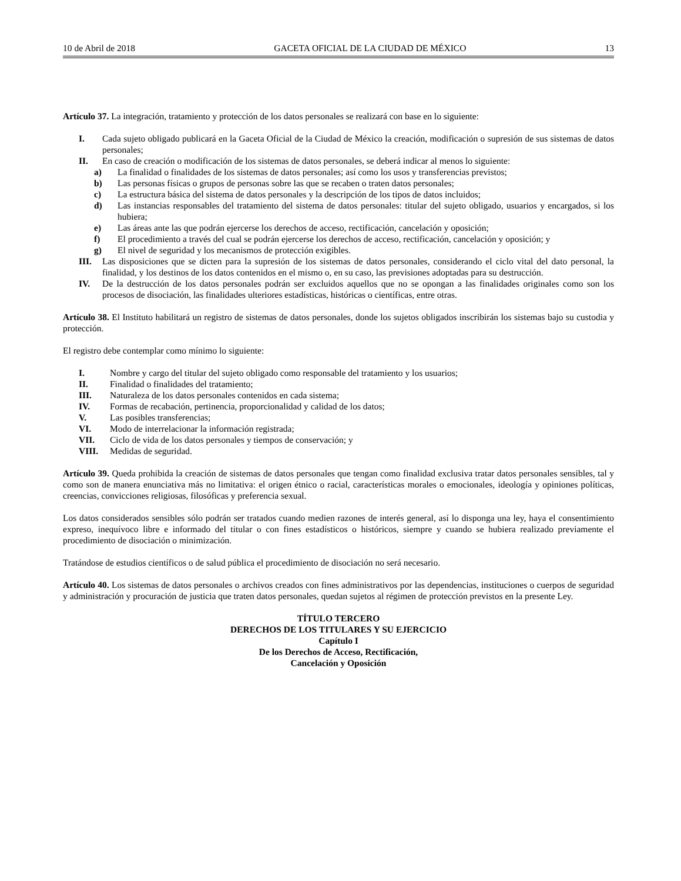10 de Abril de 2018 GACETA OFICIAL DE LA CIUDAD DE MÉXICO 13
Artículo 37. La integración, tratamiento y protección de los datos personales se realizará con base en lo siguiente:
I. Cada sujeto obligado publicará en la Gaceta Oficial de la Ciudad de México la creación, modificación o supresión de sus sistemas de datos personales;
II. En caso de creación o modificación de los sistemas de datos personales, se deberá indicar al menos lo siguiente:
a) La finalidad o finalidades de los sistemas de datos personales; así como los usos y transferencias previstos;
b) Las personas físicas o grupos de personas sobre las que se recaben o traten datos personales;
c) La estructura básica del sistema de datos personales y la descripción de los tipos de datos incluidos;
d) Las instancias responsables del tratamiento del sistema de datos personales: titular del sujeto obligado, usuarios y encargados, si los hubiera;
e) Las áreas ante las que podrán ejercerse los derechos de acceso, rectificación, cancelación y oposición;
f) El procedimiento a través del cual se podrán ejercerse los derechos de acceso, rectificación, cancelación y oposición; y
g) El nivel de seguridad y los mecanismos de protección exigibles.
III. Las disposiciones que se dicten para la supresión de los sistemas de datos personales, considerando el ciclo vital del dato personal, la finalidad, y los destinos de los datos contenidos en el mismo o, en su caso, las previsiones adoptadas para su destrucción.
IV. De la destrucción de los datos personales podrán ser excluidos aquellos que no se opongan a las finalidades originales como son los procesos de disociación, las finalidades ulteriores estadísticas, históricas o científicas, entre otras.
Artículo 38. El Instituto habilitará un registro de sistemas de datos personales, donde los sujetos obligados inscribirán los sistemas bajo su custodia y protección.
El registro debe contemplar como mínimo lo siguiente:
I. Nombre y cargo del titular del sujeto obligado como responsable del tratamiento y los usuarios;
II. Finalidad o finalidades del tratamiento;
III. Naturaleza de los datos personales contenidos en cada sistema;
IV. Formas de recabación, pertinencia, proporcionalidad y calidad de los datos;
V. Las posibles transferencias;
VI. Modo de interrelacionar la información registrada;
VII. Ciclo de vida de los datos personales y tiempos de conservación; y
VIII. Medidas de seguridad.
Artículo 39. Queda prohibida la creación de sistemas de datos personales que tengan como finalidad exclusiva tratar datos personales sensibles, tal y como son de manera enunciativa más no limitativa: el origen étnico o racial, características morales o emocionales, ideología y opiniones políticas, creencias, convicciones religiosas, filosóficas y preferencia sexual.
Los datos considerados sensibles sólo podrán ser tratados cuando medien razones de interés general, así lo disponga una ley, haya el consentimiento expreso, inequívoco libre e informado del titular o con fines estadísticos o históricos, siempre y cuando se hubiera realizado previamente el procedimiento de disociación o minimización.
Tratándose de estudios científicos o de salud pública el procedimiento de disociación no será necesario.
Artículo 40. Los sistemas de datos personales o archivos creados con fines administrativos por las dependencias, instituciones o cuerpos de seguridad y administración y procuración de justicia que traten datos personales, quedan sujetos al régimen de protección previstos en la presente Ley.
TÍTULO TERCERO
DERECHOS DE LOS TITULARES Y SU EJERCICIO
Capítulo I
De los Derechos de Acceso, Rectificación,
Cancelación y Oposición